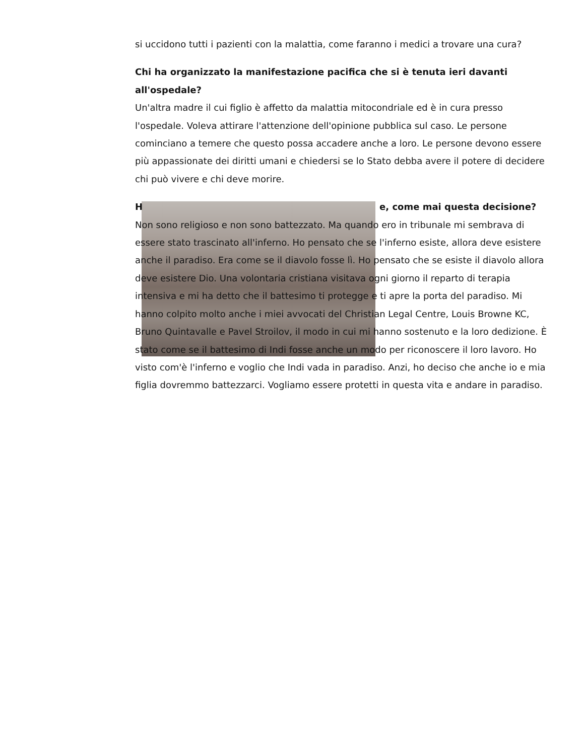si uccidono tutti i pazienti con la malattia, come faranno i medici a trovare una cura?
Chi ha organizzato la manifestazione pacifica che si è tenuta ieri davanti all'ospedale?
Un'altra madre il cui figlio è affetto da malattia mitocondriale ed è in cura presso l'ospedale. Voleva attirare l'attenzione dell'opinione pubblica sul caso. Le persone cominciano a temere che questo possa accadere anche a loro. Le persone devono essere più appassionate dei diritti umani e chiedersi se lo Stato debba avere il potere di decidere chi può vivere e chi deve morire.
H e, come mai questa decisione?
Non sono religioso e non sono battezzato. Ma quando ero in tribunale mi sembrava di essere stato trascinato all'inferno. Ho pensato che se l'inferno esiste, allora deve esistere anche il paradiso. Era come se il diavolo fosse lì. Ho pensato che se esiste il diavolo allora deve esistere Dio. Una volontaria cristiana visitava ogni giorno il reparto di terapia intensiva e mi ha detto che il battesimo ti protegge e ti apre la porta del paradiso. Mi hanno colpito molto anche i miei avvocati del Christian Legal Centre, Louis Browne KC, Bruno Quintavalle e Pavel Stroilov, il modo in cui mi hanno sostenuto e la loro dedizione. È stato come se il battesimo di Indi fosse anche un modo per riconoscere il loro lavoro. Ho visto com'è l'inferno e voglio che Indi vada in paradiso. Anzi, ho deciso che anche io e mia figlia dovremmo battezzarci. Vogliamo essere protetti in questa vita e andare in paradiso.